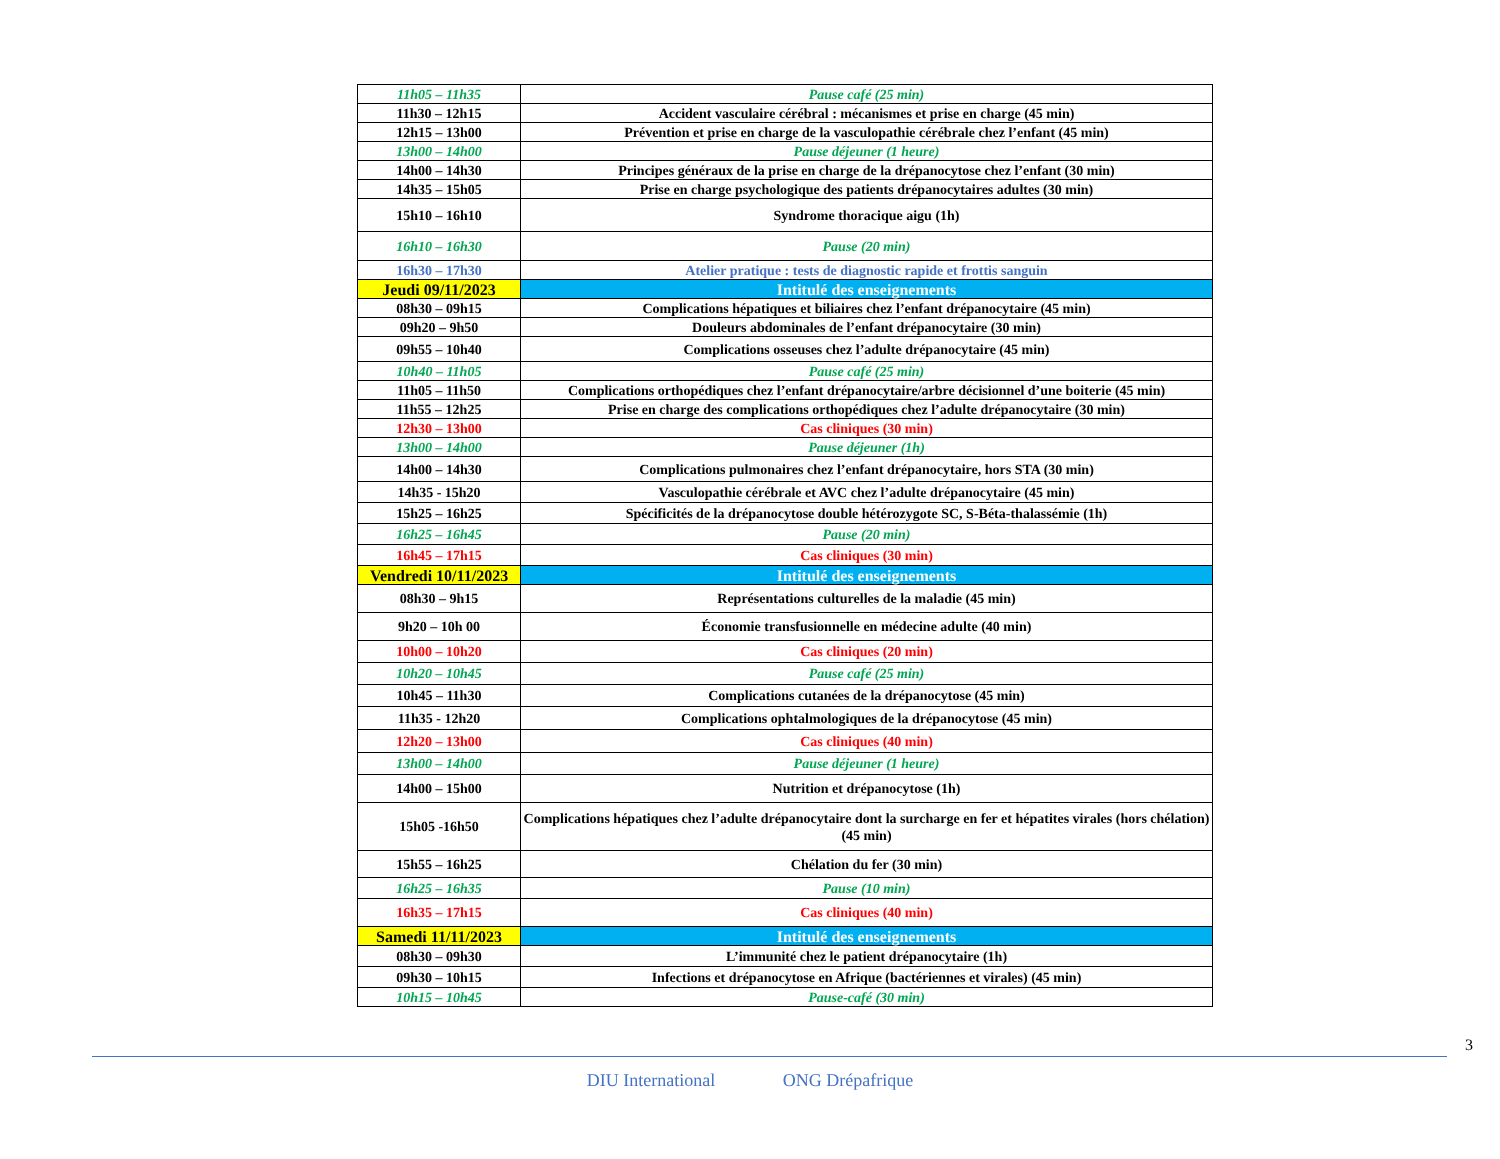| 11h05 – 11h35 | Pause café (25 min) |
| 11h30 – 12h15 | Accident vasculaire cérébral : mécanismes et prise en charge (45 min) |
| 12h15 – 13h00 | Prévention et prise en charge de la vasculopathie cérébrale chez l’enfant (45 min) |
| 13h00 – 14h00 | Pause déjeuner (1 heure) |
| 14h00 – 14h30 | Principes généraux de la prise en charge de la drépanocytose chez l’enfant (30 min) |
| 14h35 – 15h05 | Prise en charge psychologique des patients drépanocytaires adultes (30 min) |
| 15h10 – 16h10 | Syndrome thoracique aigu (1h) |
| 16h10 – 16h30 | Pause (20 min) |
| 16h30 – 17h30 | Atelier pratique : tests de diagnostic rapide et frottis sanguin |
| Jeudi 09/11/2023 | Intitulé des enseignements |
| 08h30 – 09h15 | Complications hépatiques et biliaires chez l’enfant drépanocytaire (45 min) |
| 09h20 – 9h50 | Douleurs abdominales de l’enfant drépanocytaire (30 min) |
| 09h55 – 10h40 | Complications osseuses chez l’adulte drépanocytaire (45 min) |
| 10h40 – 11h05 | Pause café (25 min) |
| 11h05 – 11h50 | Complications orthopédiques chez l’enfant drépanocytaire/arbre décisionnel d’une boiterie (45 min) |
| 11h55 – 12h25 | Prise en charge des complications orthopédiques chez l’adulte drépanocytaire (30 min) |
| 12h30 – 13h00 | Cas cliniques (30 min) |
| 13h00 – 14h00 | Pause déjeuner (1h) |
| 14h00 – 14h30 | Complications pulmonaires chez l’enfant drépanocytaire, hors STA (30 min) |
| 14h35 - 15h20 | Vasculopathie cérébrale et AVC chez l’adulte drépanocytaire (45 min) |
| 15h25 – 16h25 | Spécificités de la drépanocytose double hétérozygote SC, S-Béta-thalassémie (1h) |
| 16h25 – 16h45 | Pause (20 min) |
| 16h45 – 17h15 | Cas cliniques (30 min) |
| Vendredi 10/11/2023 | Intitulé des enseignements |
| 08h30 – 9h15 | Représentations culturelles de la maladie (45 min) |
| 9h20 – 10h 00 | Économie transfusionnelle en médecine adulte (40 min) |
| 10h00 – 10h20 | Cas cliniques (20 min) |
| 10h20 – 10h45 | Pause café (25 min) |
| 10h45 – 11h30 | Complications cutanées de la drépanocytose (45 min) |
| 11h35 - 12h20 | Complications ophtalmologiques de la drépanocytose (45 min) |
| 12h20 – 13h00 | Cas cliniques (40 min) |
| 13h00 – 14h00 | Pause déjeuner (1 heure) |
| 14h00 – 15h00 | Nutrition et drépanocytose (1h) |
| 15h05 -16h50 | Complications hépatiques chez l’adulte drépanocytaire dont la surcharge en fer et hépatites virales (hors chélation) (45 min) |
| 15h55 – 16h25 | Chélation du fer (30 min) |
| 16h25 – 16h35 | Pause (10 min) |
| 16h35 – 17h15 | Cas cliniques (40 min) |
| Samedi 11/11/2023 | Intitulé des enseignements |
| 08h30 – 09h30 | L’immunité chez le patient drépanocytaire (1h) |
| 09h30 – 10h15 | Infections et drépanocytose en Afrique (bactériennes et virales) (45 min) |
| 10h15 – 10h45 | Pause-café (30 min) |
3
DIU International ONG Drépafrique